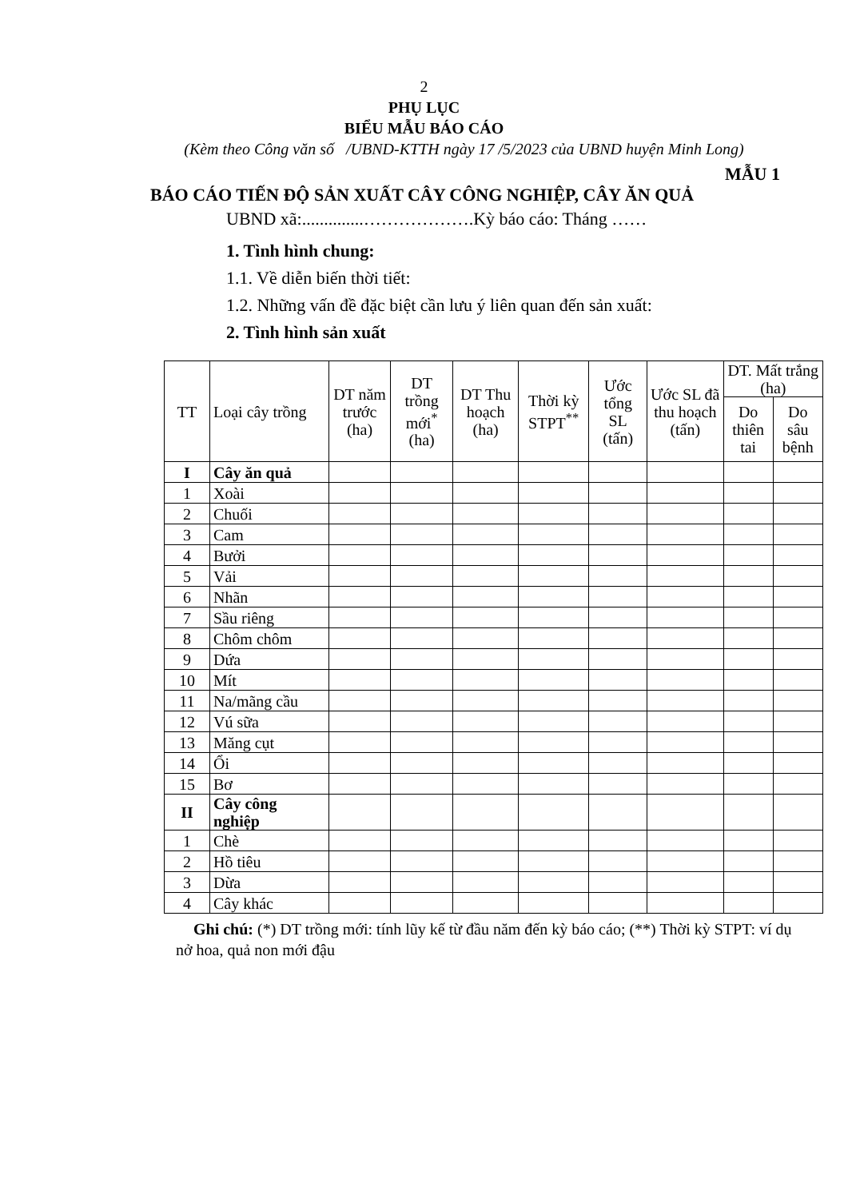2
PHỤ LỤC
BIỂU MẪU BÁO CÁO
(Kèm theo Công văn số /UBND-KTTH ngày 17 /5/2023 của UBND huyện Minh Long)
MẪU 1
BÁO CÁO TIẾN ĐỘ SẢN XUẤT CÂY CÔNG NGHIỆP, CÂY ĂN QUẢ
UBND xã:..............……………….Kỳ báo cáo: Tháng ……
1. Tình hình chung:
1.1. Về diễn biến thời tiết:
1.2. Những vấn đề đặc biệt cần lưu ý liên quan đến sản xuất:
2. Tình hình sản xuất
| TT | Loại cây trồng | DT năm trước (ha) | DT trồng mới<sup>*</sup> (ha) | DT Thu hoạch (ha) | Thời kỳ STPT<sup>**</sup> | Ước tổng SL (tấn) | Ước SL đã thu hoạch (tấn) | DT. Mất trắng (ha) | |
| --- | --- | --- | --- | --- | --- | --- | --- | --- | --- |
| | | | | | | | | Do thiên tai | Do sâu bệnh |
| I | Cây ăn quả | | | | | | | | |
| 1 | Xoài | | | | | | | | |
| 2 | Chuối | | | | | | | | |
| 3 | Cam | | | | | | | | |
| 4 | Bưởi | | | | | | | | |
| 5 | Vải | | | | | | | | |
| 6 | Nhãn | | | | | | | | |
| 7 | Sầu riêng | | | | | | | | |
| 8 | Chôm chôm | | | | | | | | |
| 9 | Dứa | | | | | | | | |
| 10 | Mít | | | | | | | | |
| 11 | Na/mãng cầu | | | | | | | | |
| 12 | Vú sữa | | | | | | | | |
| 13 | Măng cụt | | | | | | | | |
| 14 | Ổi | | | | | | | | |
| 15 | Bơ | | | | | | | | |
| II | Cây công nghiệp | | | | | | | | |
| 1 | Chè | | | | | | | | |
| 2 | Hồ tiêu | | | | | | | | |
| 3 | Dừa | | | | | | | | |
| 4 | Cây khác | | | | | | | | |
Ghi chú: (*) DT trồng mới: tính lũy kế từ đầu năm đến kỳ báo cáo; (**) Thời kỳ STPT: ví dụ nở hoa, quả non mới đậu